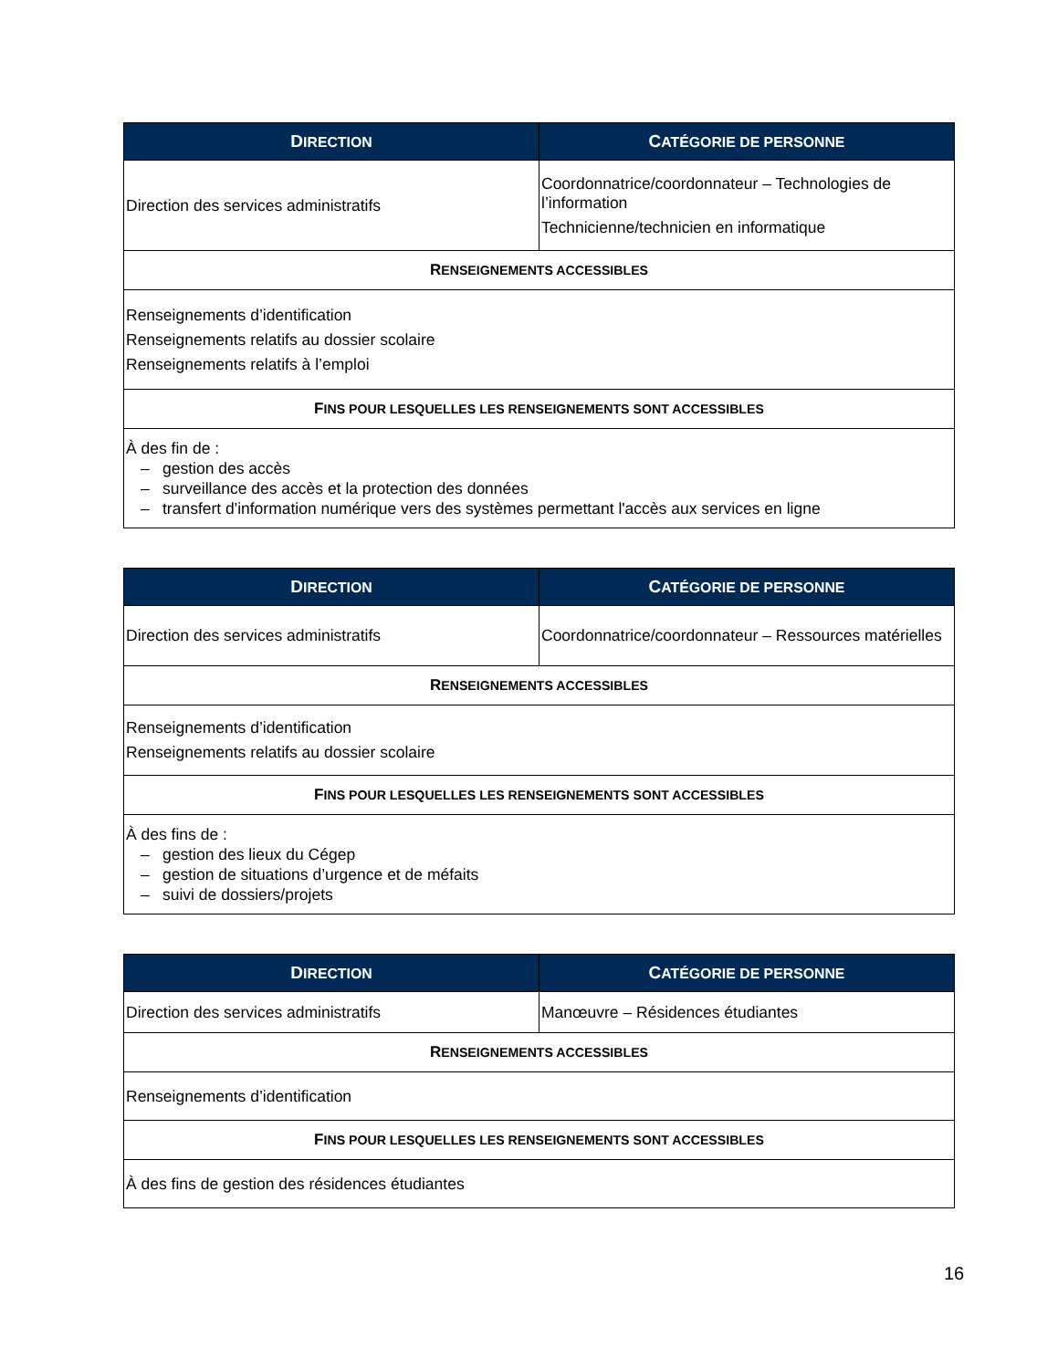| D IRECTION | C ATÉGORIE DE PERSONNE |
| --- | --- |
| Direction des services administratifs | Coordonnatrice/coordonnateur – Technologies de l’information Technicienne/technicien en informatique |
| R ENSEIGNEMENTS ACCESSIBLES | |
| Renseignements d’identification Renseignements relatifs au dossier scolaire Renseignements relatifs à l’emploi | |
| F INS POUR LESQUELLES LES RENSEIGNEMENTS SONT ACCESSIBLES | |
| À des fin de : – gestion des accès – surveillance des accès et la protection des données – transfert d'information numérique vers des systèmes permettant l'accès aux services en ligne | |
| D IRECTION | C ATÉGORIE DE PERSONNE |
| --- | --- |
| Direction des services administratifs | Coordonnatrice/coordonnateur – Ressources matérielles |
| R ENSEIGNEMENTS ACCESSIBLES | |
| Renseignements d’identification Renseignements relatifs au dossier scolaire | |
| F INS POUR LESQUELLES LES RENSEIGNEMENTS SONT ACCESSIBLES | |
| À des fins de : – gestion des lieux du Cégep – gestion de situations d’urgence et de méfaits – suivi de dossiers/projets | |
| D IRECTION | C ATÉGORIE DE PERSONNE |
| --- | --- |
| Direction des services administratifs | Manœuvre – Résidences étudiantes |
| R ENSEIGNEMENTS ACCESSIBLES | |
| Renseignements d’identification | |
| F INS POUR LESQUELLES LES RENSEIGNEMENTS SONT ACCESSIBLES | |
| À des fins de gestion des résidences étudiantes | |
16